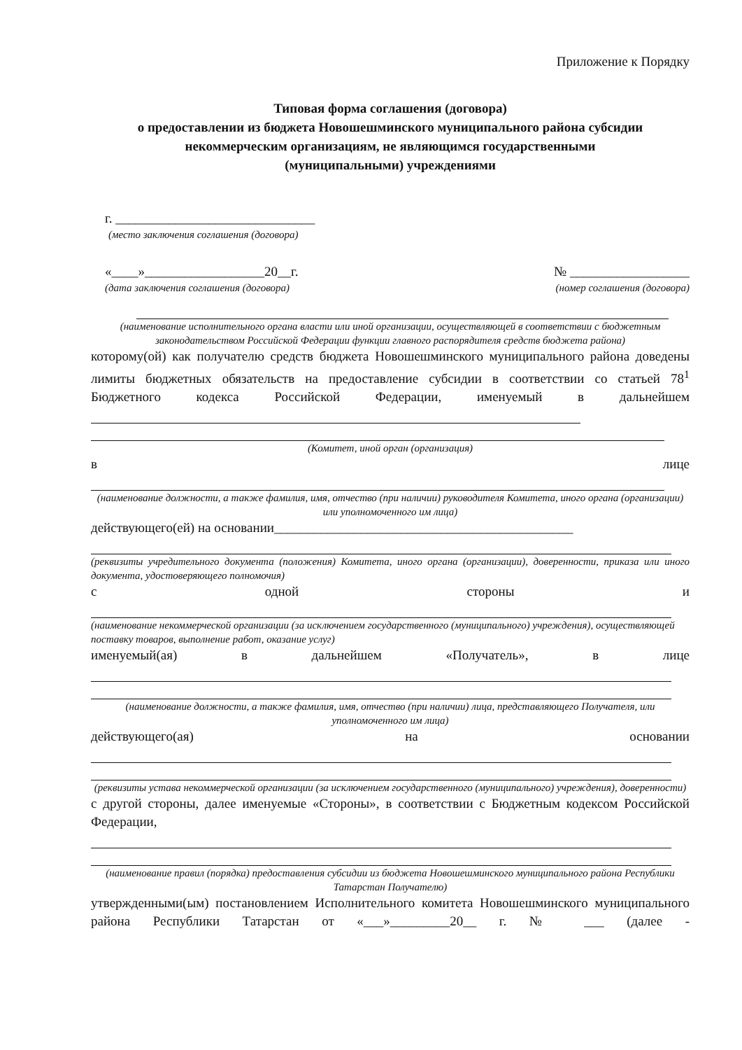Приложение к Порядку
Типовая форма соглашения (договора)
о предоставлении из бюджета Новошешминского муниципального района субсидии некоммерческим организациям, не являющимся государственными
(муниципальными) учреждениями
г. ______________________________
(место заключения соглашения (договора)
«____»__________________20__г. № __________________
(дата заключения соглашения (договора) (номер соглашения (договора)
(наименование исполнительного органа власти или иной организации, осуществляющей в соответствии с бюджетным законодательством Российской Федерации функции главного распорядителя средств бюджета района)
которому(ой) как получателю средств бюджета Новошешминского муниципального района доведены лимиты бюджетных обязательств на предоставление субсидии в соответствии со статьей 78<sup>1</sup> Бюджетного кодекса Российской Федерации, именуемый в дальнейшем
(Комитет, иной орган (организация)
в лице
(наименование должности, а также фамилия, имя, отчество (при наличии) руководителя Комитета, иного органа (организации) или уполномоченного им лица)
действующего(ей) на основании_____________________________________________
(реквизиты учредительного документа (положения) Комитета, иного органа (организации), доверенности, приказа или иного документа, удостоверяющего полномочия)
с одной стороны и
(наименование некоммерческой организации (за исключением государственного (муниципального) учреждения), осуществляющей поставку товаров, выполнение работ, оказание услуг)
именуемый(ая) в дальнейшем «Получатель», в лице
(наименование должности, а также фамилия, имя, отчество (при наличии) лица, представляющего Получателя, или уполномоченного им лица)
действующего(ая) на основании
(реквизиты устава некоммерческой организации (за исключением государственного (муниципального) учреждения), доверенности)
с другой стороны, далее именуемые «Стороны», в соответствии с Бюджетным кодексом Российской Федерации,
(наименование правил (порядка) предоставления субсидии из бюджета Новошешминского муниципального района Республики Татарстан Получателю)
утвержденными(ым) постановлением Исполнительного комитета Новошешминского муниципального района Республики Татарстан от «___»_________20__ г. № ___ (далее -